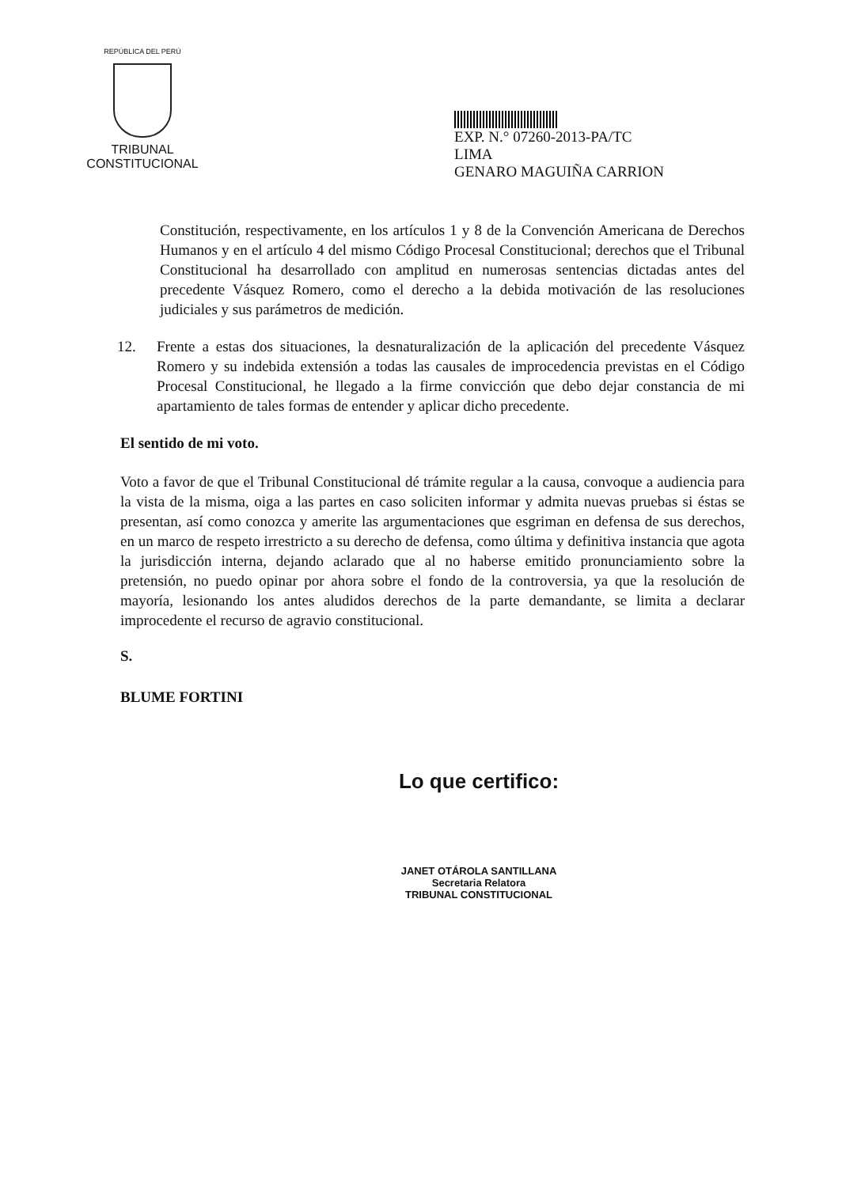REPÚBLICA DEL PERÚ
TRIBUNAL CONSTITUCIONAL
EXP. N.° 07260-2013-PA/TC
LIMA
GENARO MAGUIÑA CARRION
Constitución, respectivamente, en los artículos 1 y 8 de la Convención Americana de Derechos Humanos y en el artículo 4 del mismo Código Procesal Constitucional; derechos que el Tribunal Constitucional ha desarrollado con amplitud en numerosas sentencias dictadas antes del precedente Vásquez Romero, como el derecho a la debida motivación de las resoluciones judiciales y sus parámetros de medición.
12. Frente a estas dos situaciones, la desnaturalización de la aplicación del precedente Vásquez Romero y su indebida extensión a todas las causales de improcedencia previstas en el Código Procesal Constitucional, he llegado a la firme convicción que debo dejar constancia de mi apartamiento de tales formas de entender y aplicar dicho precedente.
El sentido de mi voto.
Voto a favor de que el Tribunal Constitucional dé trámite regular a la causa, convoque a audiencia para la vista de la misma, oiga a las partes en caso soliciten informar y admita nuevas pruebas si éstas se presentan, así como conozca y amerite las argumentaciones que esgriman en defensa de sus derechos, en un marco de respeto irrestricto a su derecho de defensa, como última y definitiva instancia que agota la jurisdicción interna, dejando aclarado que al no haberse emitido pronunciamiento sobre la pretensión, no puedo opinar por ahora sobre el fondo de la controversia, ya que la resolución de mayoría, lesionando los antes aludidos derechos de la parte demandante, se limita a declarar improcedente el recurso de agravio constitucional.
S.
BLUME FORTINI
Lo que certifico:
JANET OTÁROLA SANTILLANA
Secretaria Relatora
TRIBUNAL CONSTITUCIONAL